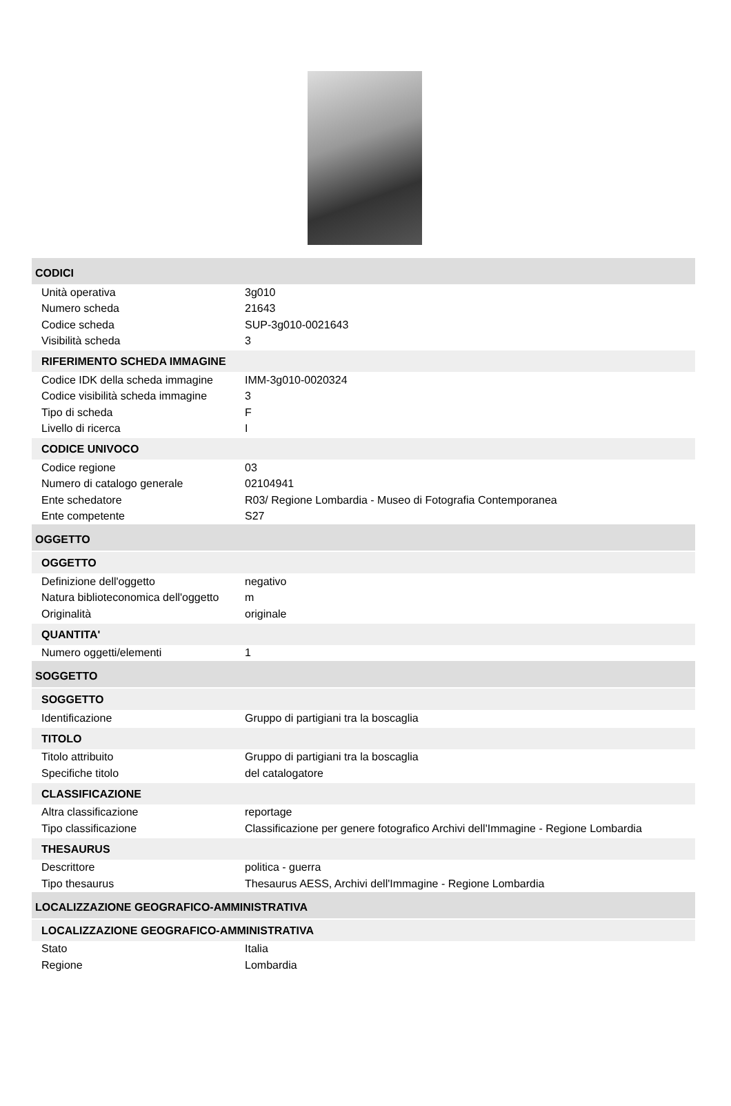CODICI
| Unità operativa | 3g010 |
| Numero scheda | 21643 |
| Codice scheda | SUP-3g010-0021643 |
| Visibilità scheda | 3 |
RIFERIMENTO SCHEDA IMMAGINE
| Codice IDK della scheda immagine | IMM-3g010-0020324 |
| Codice visibilità scheda immagine | 3 |
| Tipo di scheda | F |
| Livello di ricerca | I |
CODICE UNIVOCO
| Codice regione | 03 |
| Numero di catalogo generale | 02104941 |
| Ente schedatore | R03/ Regione Lombardia - Museo di Fotografia Contemporanea |
| Ente competente | S27 |
OGGETTO
OGGETTO
| Definizione dell'oggetto | negativo |
| Natura biblioteconomica dell'oggetto | m |
| Originalità | originale |
QUANTITA'
| Numero oggetti/elementi | 1 |
SOGGETTO
SOGGETTO
| Identificazione | Gruppo di partigiani tra la boscaglia |
TITOLO
| Titolo attribuito | Gruppo di partigiani tra la boscaglia |
| Specifiche titolo | del catalogatore |
CLASSIFICAZIONE
| Altra classificazione | reportage |
| Tipo classificazione | Classificazione per genere fotografico Archivi dell'Immagine - Regione Lombardia |
THESAURUS
| Descrittore | politica - guerra |
| Tipo thesaurus | Thesaurus AESS, Archivi dell'Immagine - Regione Lombardia |
LOCALIZZAZIONE GEOGRAFICO-AMMINISTRATIVA
LOCALIZZAZIONE GEOGRAFICO-AMMINISTRATIVA
| Stato | Italia |
| Regione | Lombardia |